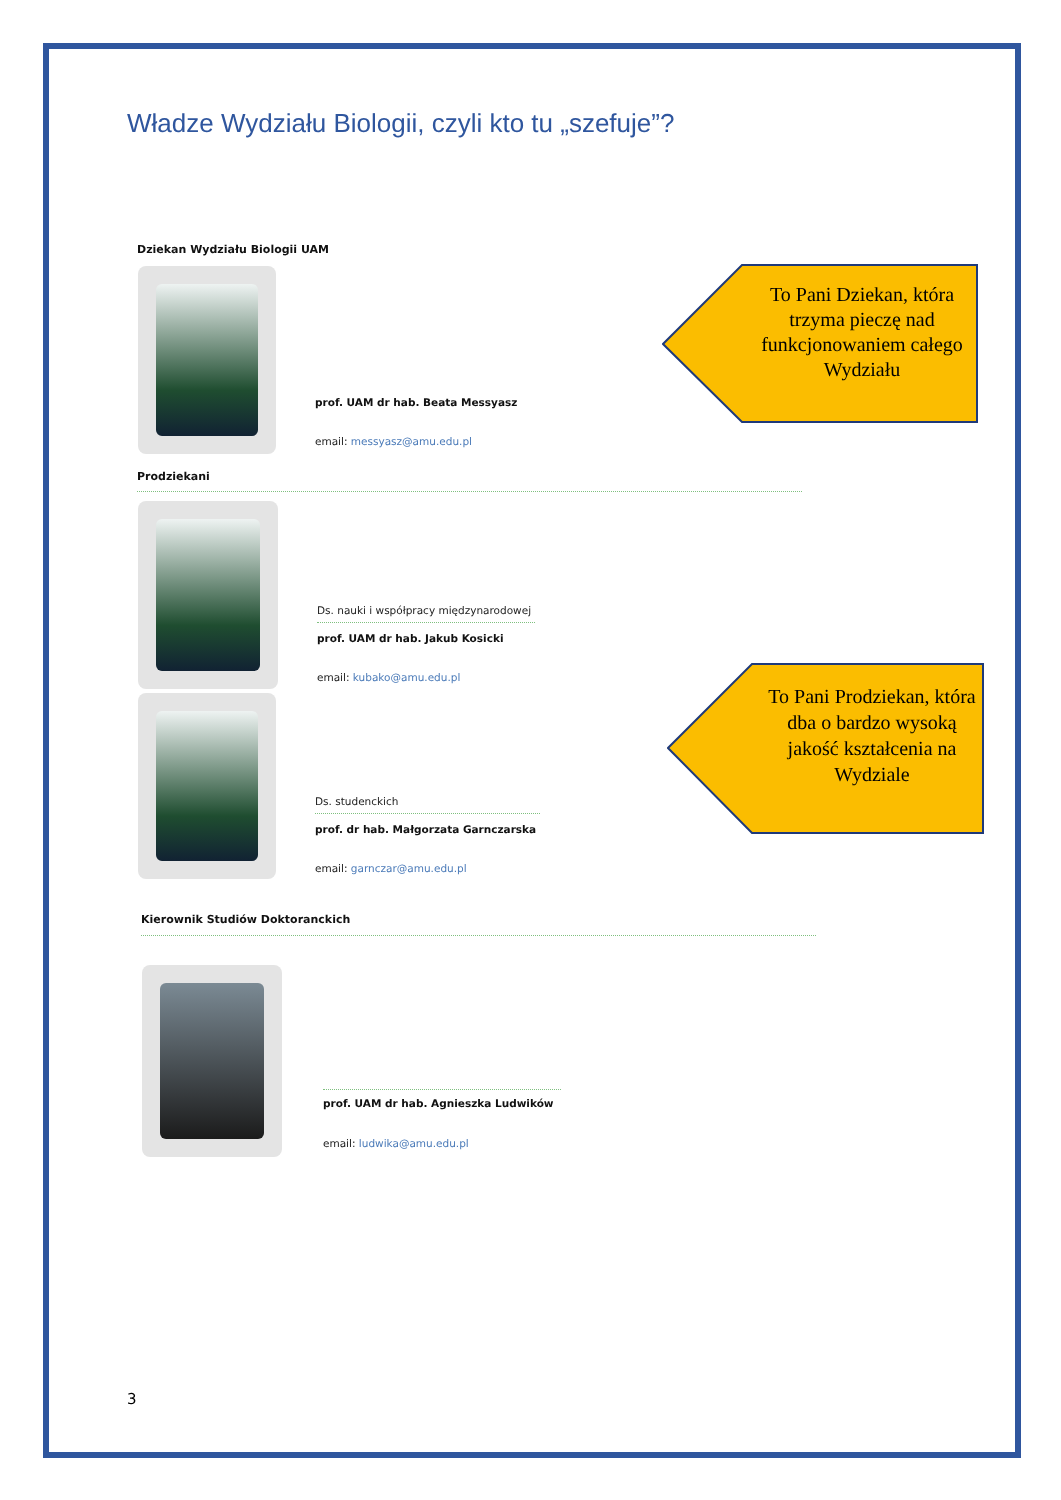Władze Wydziału Biologii, czyli kto tu „szefuje”?
Dziekan Wydziału Biologii UAM
prof. UAM dr hab. Beata Messyasz
email: messyasz@amu.edu.pl
To Pani Dziekan, która trzyma pieczę nad funkcjonowaniem całego Wydziału
Prodziekani
Ds. nauki i współpracy międzynarodowej
prof. UAM dr hab. Jakub Kosicki
email: kubako@amu.edu.pl
Ds. studenckich
prof. dr hab. Małgorzata Garnczarska
email: garnczar@amu.edu.pl
To Pani Prodziekan, która dba o bardzo wysoką jakość kształcenia na Wydziale
Kierownik Studiów Doktoranckich
prof. UAM dr hab. Agnieszka Ludwików
email: ludwika@amu.edu.pl
3